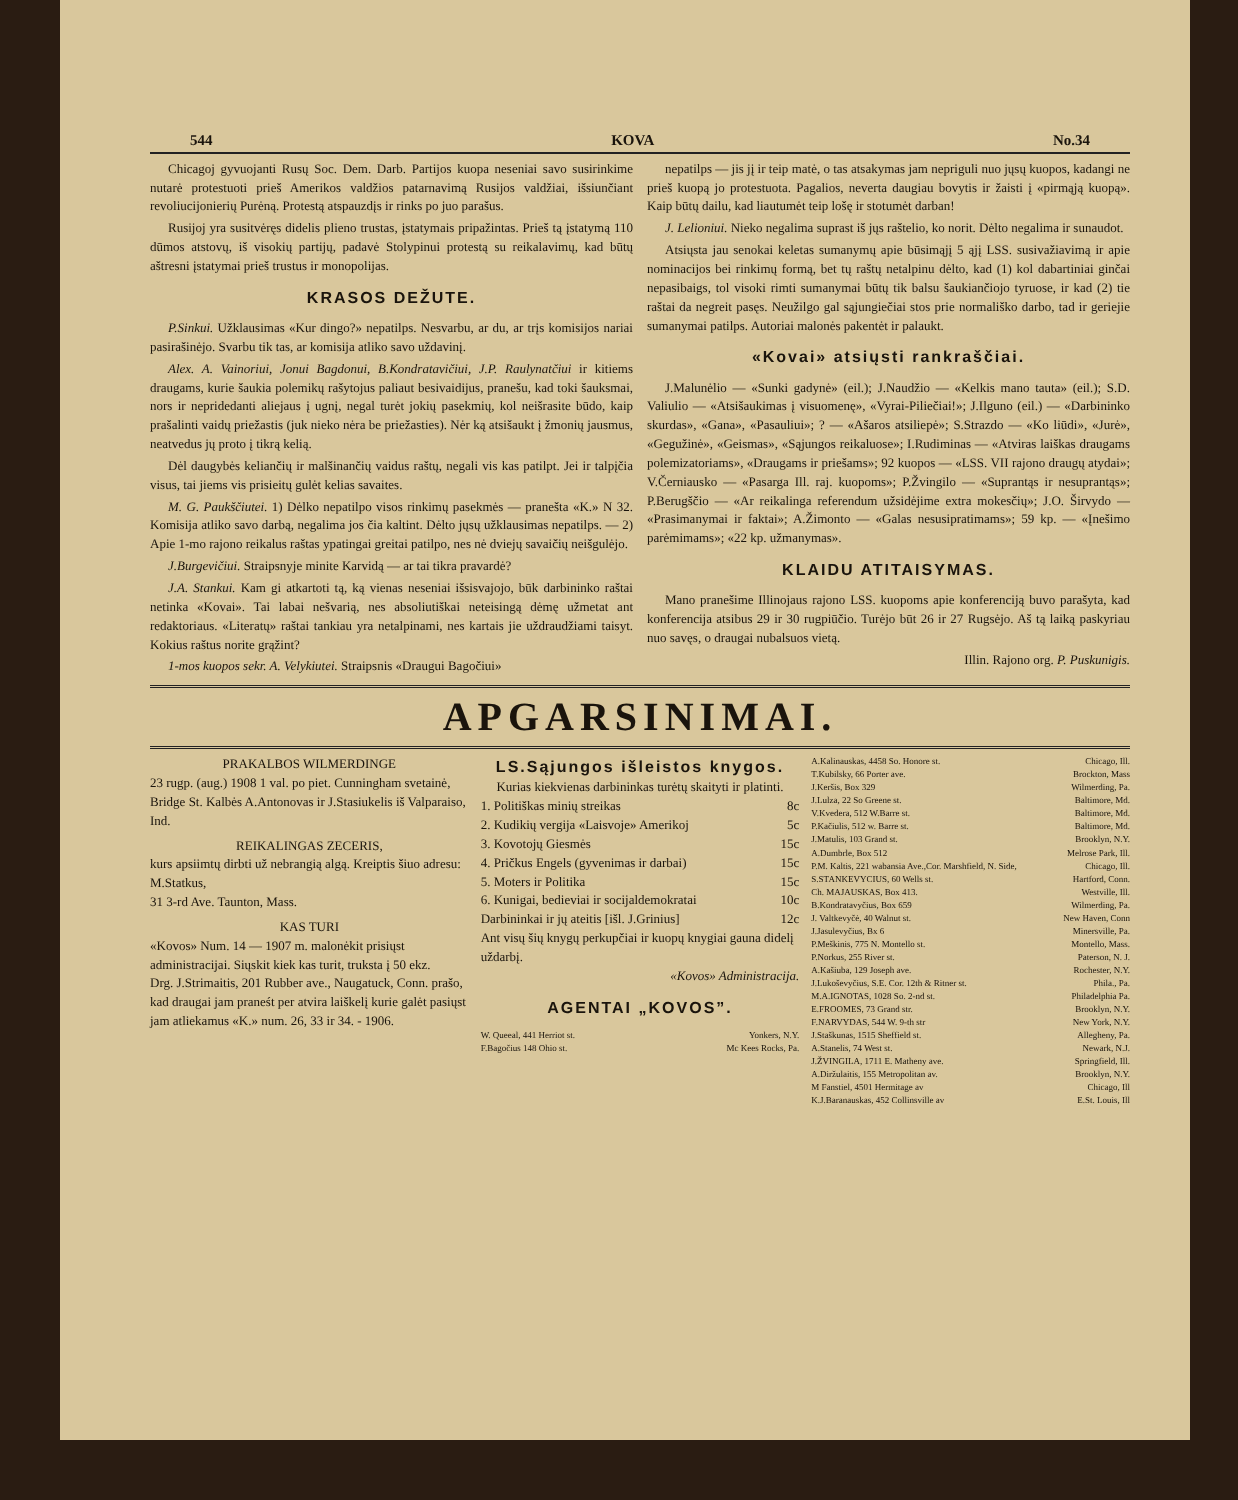544 KOVA No.34
Chicagoj gyvuojanti Rusų Soc. Dem. Darb. Partijos kuopa neseniai savo susirinkime nutarė protestuoti prieš Amerikos valdžios patarnavimą Rusijos valdžiai, išsiunčiant revoliucijonierių Purėną. Protestą atspauzdįs ir rinks po juo parašus.
Rusijoj yra susitvėręs didelis plieno trustas, įstatymais pripažintas. Prieš tą įstatymą 110 dūmos atstovų, iš visokių partijų, padavė Stolypinui protestą su reikalavimų, kad būtų aštresni įstatymai prieš trustus ir monopolijas.
KRASOS DEŽUTE.
P.Sinkui. Užklausimas «Kur dingo?» nepatilps. Nesvarbu, ar du, ar trįs komisijos nariai pasirašinėjo. Svarbu tik tas, ar komisija atliko savo uždavinį.
Alex. A. Vainoriui, Jonui Bagdonui, B.Kondratavičiui, J.P. Raulynatčiui ir kitiems draugams, kurie šaukia polemikų rašytojus paliaut besivaidijus, pranešu, kad toki šauksmai, nors ir nepridedanti aliejaus į ugnį, negal turėt jokių pasekmių, kol neišrasite būdo, kaip prašalinti vaidų priežastis (juk nieko nėra be priežasties). Nėr ką atsišaukt į žmonių jausmus, neatvedus jų proto į tikrą kelią.
Dėl daugybės keliančių ir malšinančių vaidus raštų, negali vis kas patilpt. Jei ir talpįčia visus, tai jiems vis prisieitų gulėt kelias savaites.
M. G. Paukščiutei. 1) Dėlko nepatilpo visos rinkimų pasekmės — pranešta «K.» N 32. Komisija atliko savo darbą, negalima jos čia kaltint. Dėlto jųsų užklausimas nepatilps. — 2) Apie 1-mo rajono reikalus raštas ypatingai greitai patilpo, nes nė dviejų savaičių neišgulėjo.
J.Burgevičiui. Straipsnyje minite Karvidą — ar tai tikra pravardė?
J.A. Stankui. Kam gi atkartoti tą, ką vienas neseniai išsisvajojo, būk darbininko raštai netinka «Kovai». Tai labai nešvarią, nes absoliutiškai neteisingą dėmę užmetat ant redaktoriaus. «Literatų» raštai tankiau yra netalpinami, nes kartais jie uždraudžiami taisyt. Kokius raštus norite grąžint?
1-mos kuopos sekr. A. Velykiutei. Straipsnis «Draugui Bagočiui»
nepatilps — jis jį ir teip matė, o tas atsakymas jam nepriguli nuo jųsų kuopos, kadangi ne prieš kuopą jo protestuota. Pagalios, neverta daugiau bovytis ir žaisti į «pirmąją kuopą». Kaip būtų dailu, kad liautumėt teip lošę ir stotumėt darban!
J. Lelioniui. Nieko negalima suprast iš jųs raštelio, ko norit. Dėlto negalima ir sunaudot.
Atsiųsta jau senokai keletas sumanymų apie būsimąjį 5 ąjį LSS. susivažiavimą ir apie nominacijos bei rinkimų formą, bet tų raštų netalpinu dėlto, kad (1) kol dabartiniai ginčai nepasibaigs, tol visoki rimti sumanymai būtų tik balsu šaukiančiojo tyruose, ir kad (2) tie raštai da negreit pasęs. Neužilgo gal sąjungiečiai stos prie normališko darbo, tad ir geriejie sumanymai patilps. Autoriai malonės pakentėt ir palaukt.
«Kovai» atsiųsti rankraščiai.
J.Malunėlio — «Sunki gadynė» (eil.); J.Naudžio — «Kelkis mano tauta» (eil.); S.D. Valiulio — «Atsišaukimas į visuomenę», «Vyrai-Piliečiai!»; J.Ilguno (eil.) — «Darbininko skurdas», «Gana», «Pasauliui»; ? — «Ašaros atsiliepė»; S.Strazdo — «Ko liūdi», «Jurė», «Gegužinė», «Geismas», «Sąjungos reikaluose»; I.Rudiminas — «Atviras laiškas draugams polemizatoriams», «Draugams ir priešams»; 92 kuopos — «LSS. VII rajono draugų atydai»; V.Černiausko — «Pasarga Ill. raj. kuopoms»; P.Žvingilo — «Suprantąs ir nesuprantąs»; P.Berugščio — «Ar reikalinga referendum užsidėjime extra mokesčių»; J.O. Širvydo — «Prasimanymai ir faktai»; A.Žimonto — «Galas nesusipratimams»; 59 kp. — «Įnešimo parėmimams»; «22 kp. užmanymas».
KLAIDU ATITAISYMAS.
Mano pranešime Illinojaus rajono LSS. kuopoms apie konferenciją buvo parašyta, kad konferencija atsibus 29 ir 30 rugpiūčio. Turėjo būt 26 ir 27 Rugsėjo. Aš tą laiką paskyriau nuo savęs, o draugai nubalsuos vietą.
Illin. Rajono org. P. Puskunigis.
APGARSINIMAI.
PRAKALBOS WILMERDINGE
23 rugp. (aug.) 1908 1 val. po piet. Cunningham svetainė, Bridge St. Kalbės A.Antonovas ir J.Stasiukelis iš Valparaiso, Ind.
REIKALINGAS ZECERIS,
kurs apsiimtų dirbti už nebrangią algą. Kreiptis šiuo adresu:
M.Statkus,
31 3-rd Ave. Taunton, Mass.
KAS TURI
«Kovos» Num. 14 — 1907 m. malonėkit prisiųst administracijai. Siųskit kiek kas turit, truksta į 50 ekz.
Drg. J.Strimaitis, 201 Rubber ave., Naugatuck, Conn. prašo, kad draugai jam praneśt per atvira laiškelį kurie galėt pasiųst jam atliekamus «K.» num. 26, 33 ir 34. - 1906.
LS.Sąjungos išleistos knygos.
Kurias kiekvienas darbininkas turėtų skaityti ir platinti.
| 1. Politiškas minių streikas | 8c |
| 2. Kudikių vergija «Laisvoje» Amerikoj | 5c |
| 3. Kovotojų Giesmės | 15c |
| 4. Pričkus Engels (gyvenimas ir darbai) | 15c |
| 5. Moters ir Politika | 15c |
| 6. Kunigai, bedieviai ir socijaldemokratai | 10c |
| Darbininkai ir jų ateitis [išl. J.Grinius] | 12c |
Ant visų šių knygų perkupčiai ir kuopų knygiai gauna didelį uždarbį.
«Kovos» Administracija.
AGENTAI „KOVOS”.
| W. Queeal, 441 Herriot st. | Yonkers, N.Y. |
| F.Bagočius 148 Ohio st. | Mc Kees Rocks, Pa. |
| A.Kalinauskas, 4458 So. Honore st. | Chicago, Ill. |
| T.Kubilsky, 66 Porter ave. | Brockton, Mass |
| J.Keršis, Box 329 | Wilmerding, Pa. |
| J.Lulza, 22 So Greene st. | Baltimore, Md. |
| V.Kvedera, 512 W.Barre st. | Baltimore, Md. |
| P.Kačiulis, 512 w. Barre st. | Baltimore, Md. |
| J.Matulis, 103 Grand st. | Brooklyn, N.Y. |
| A.Dumbrle, Box 512 | Melrose Park, Ill. |
| P.M. Kaltis, 221 wabansia Ave.,Cor. Marshfield, N. Side, | Chicago, Ill. |
| S.STANKEVYCIUS, 60 Wells st. | Hartford, Conn. |
| Ch. MAJAUSKAS, Box 413. | Westville, Ill. |
| B.Kondratavyčius, Box 659 | Wilmerding, Pa. |
| J. Valtkevyčė, 40 Walnut st. | New Haven, Conn |
| J.Jasulevyčius, Bx 6 | Minersville, Pa. |
| P.Meškinis, 775 N. Montello st. | Montello, Mass. |
| P.Norkus, 255 River st. | Paterson, N. J. |
| A.Kašiuba, 129 Joseph ave. | Rochester, N.Y. |
| J.Lukoševyčius, S.E. Cor. 12th & Ritner st. | Phila., Pa. |
| M.A.IGNOTAS, 1028 So. 2-nd st. | Philadelphia Pa. |
| E.FROOMES, 73 Grand str. | Brooklyn, N.Y. |
| F.NARVYDAS, 544 W. 9-th str | New York, N.Y. |
| J.Staškunas, 1515 Sheffield st. | Allegheny, Pa. |
| A.Stanelis, 74 West st. | Newark, N.J. |
| J.ŽVINGILA, 1711 E. Matheny ave. | Springfield, Ill. |
| A.Diržulaitis, 155 Metropolitan av. | Brooklyn, N.Y. |
| M Fanstiel, 4501 Hermitage av | Chicago, Ill |
| K.J.Baranauskas, 452 Collinsville av | E.St. Louis, Ill |